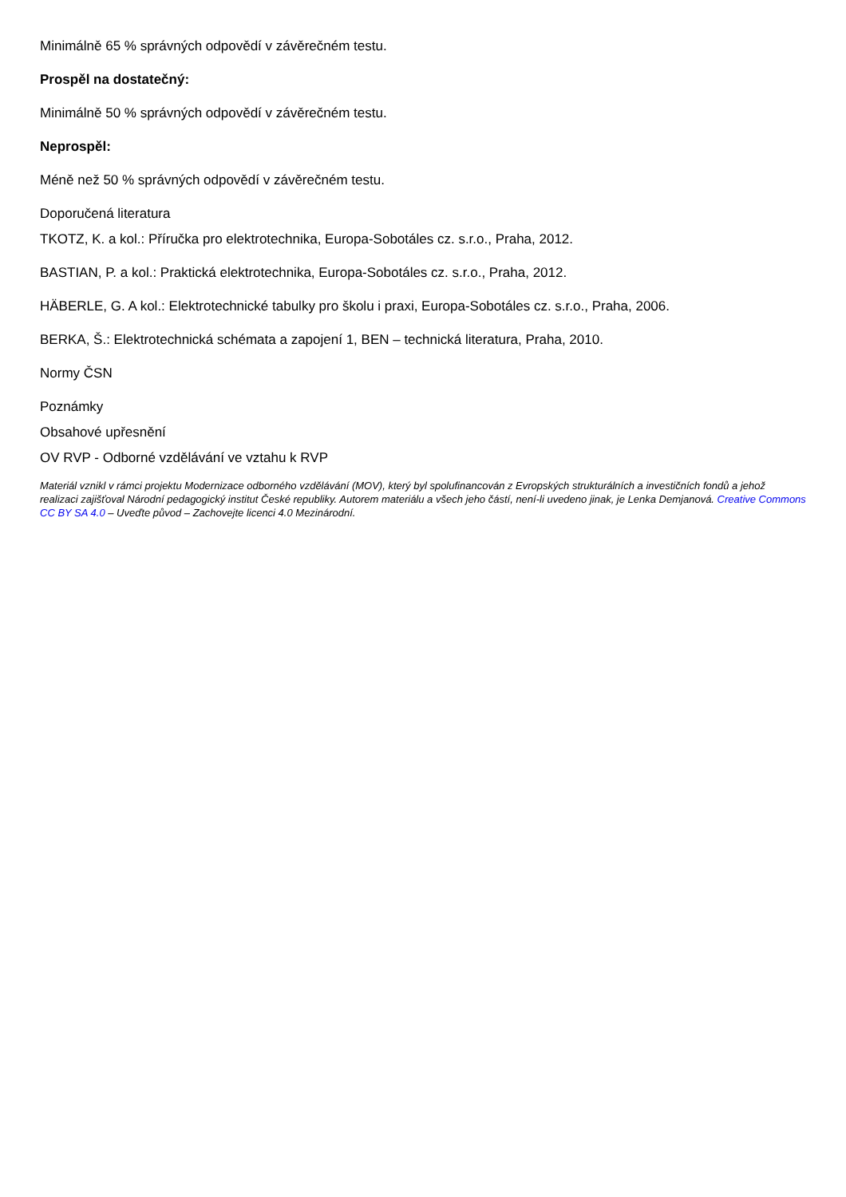Minimálně 65 % správných odpovědí v závěrečném testu.
Prospěl na dostatečný:
Minimálně 50 % správných odpovědí v závěrečném testu.
Neprospěl:
Méně než 50 % správných odpovědí v závěrečném testu.
Doporučená literatura
TKOTZ, K. a kol.: Příručka pro elektrotechnika, Europa-Sobotáles cz. s.r.o., Praha, 2012.
BASTIAN, P. a kol.: Praktická elektrotechnika, Europa-Sobotáles cz. s.r.o., Praha, 2012.
HÄBERLE, G. A kol.: Elektrotechnické tabulky pro školu i praxi, Europa-Sobotáles cz. s.r.o., Praha, 2006.
BERKA, Š.: Elektrotechnická schémata a zapojení 1, BEN – technická literatura, Praha, 2010.
Normy ČSN
Poznámky
Obsahové upřesnění
OV RVP - Odborné vzdělávání ve vztahu k RVP
Materiál vznikl v rámci projektu Modernizace odborného vzdělávání (MOV), který byl spolufinancován z Evropských strukturálních a investičních fondů a jehož realizaci zajišťoval Národní pedagogický institut České republiky. Autorem materiálu a všech jeho částí, není-li uvedeno jinak, je Lenka Demjanová. Creative Commons CC BY SA 4.0 – Uveďte původ – Zachovejte licenci 4.0 Mezinárodní.